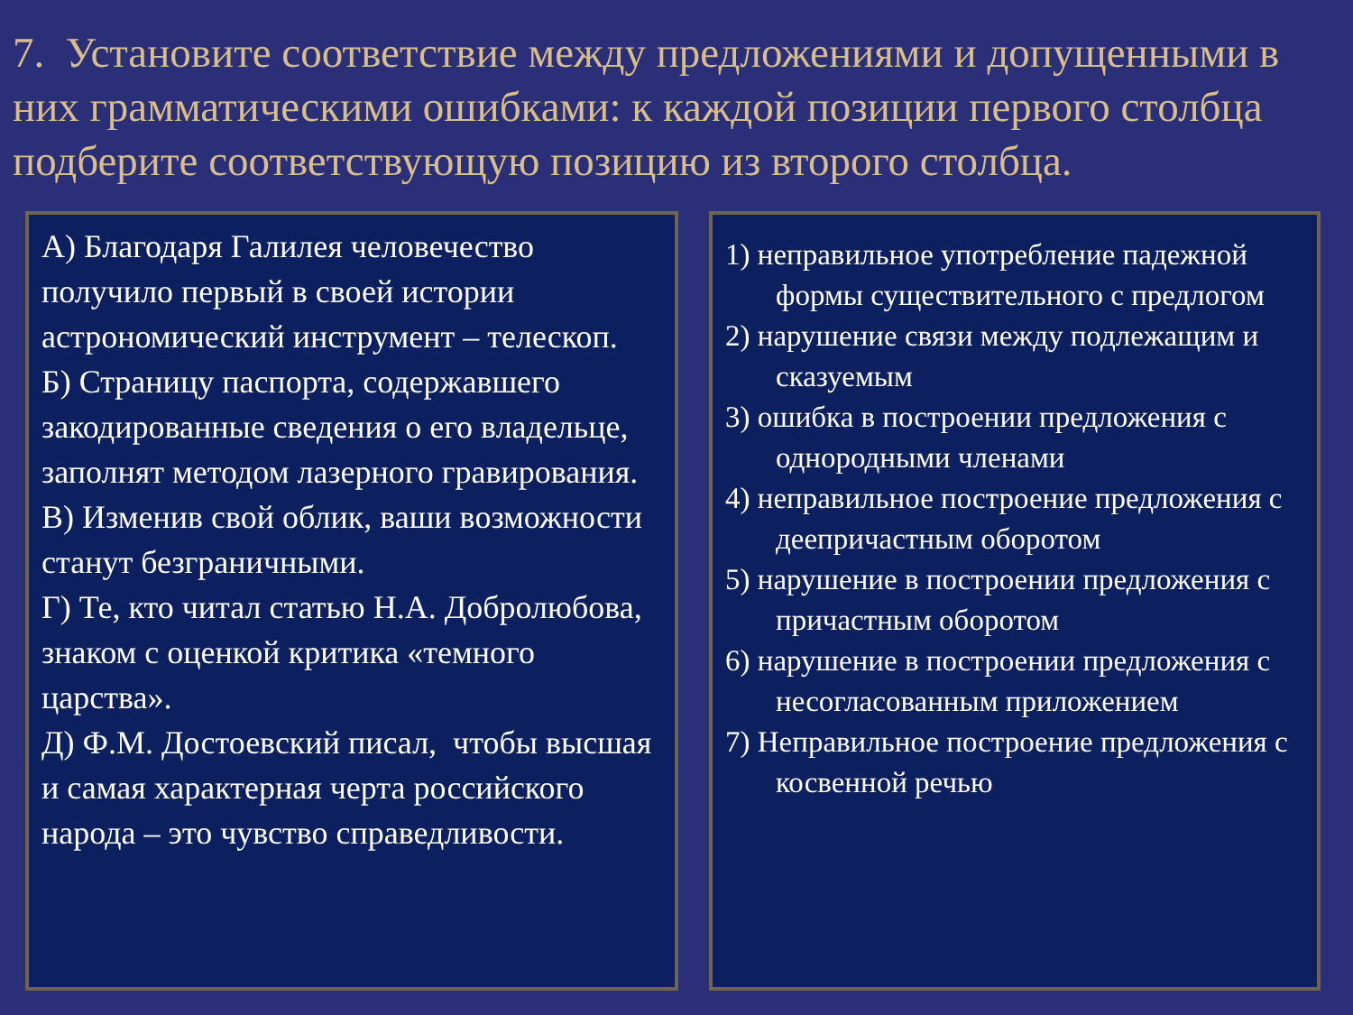7. Установите соответствие между предложениями и допущенными в них грамматическими ошибками: к каждой позиции первого столбца подберите соответствующую позицию из второго столбца.
А) Благодаря Галилея человечество получило первый в своей истории астрономический инструмент – телескоп.
Б) Страницу паспорта, содержавшего закодированные сведения о его владельце, заполнят методом лазерного гравирования.
В) Изменив свой облик, ваши возможности станут безграничными.
Г) Те, кто читал статью Н.А. Добролюбова, знаком с оценкой критика «темного царства».
Д) Ф.М. Достоевский писал, чтобы высшая и самая характерная черта российского народа – это чувство справедливости.
1) неправильное употребление падежной формы существительного с предлогом
2) нарушение связи между подлежащим и сказуемым
3) ошибка в построении предложения с однородными членами
4) неправильное построение предложения с деепричастным оборотом
5) нарушение в построении предложения с причастным оборотом
6) нарушение в построении предложения с несогласованным приложением
7) Неправильное построение предложения с косвенной речью